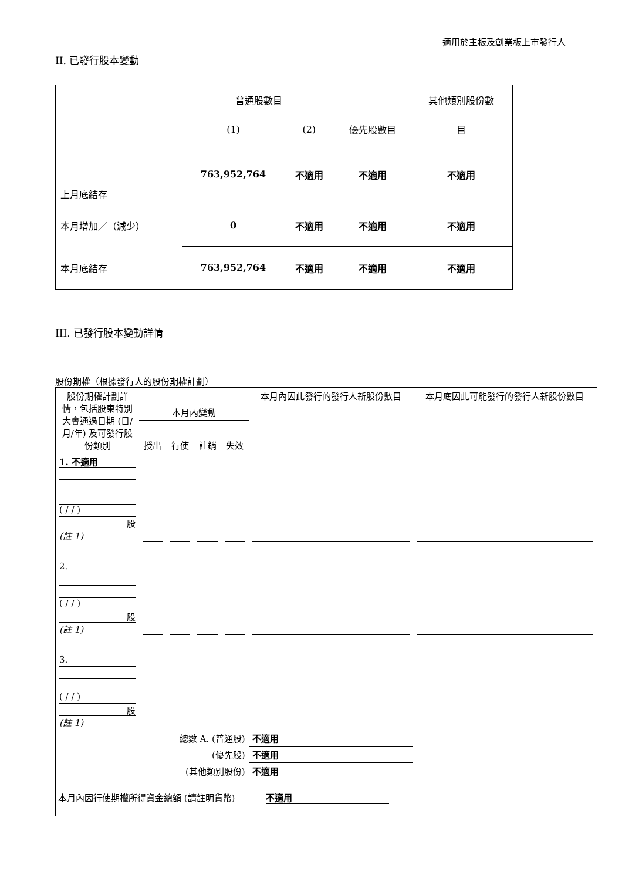適用於主板及創業板上市發行人
II. 已發行股本變動
| | 普通股數目 | | | 其他類別股份數 |
| | (1) | (2) | 優先股數目 | 目 |
| 上月底結存 | 763,952,764 | 不適用 | 不適用 | 不適用 |
| 本月增加／（減少） | 0 | 不適用 | 不適用 | 不適用 |
| 本月底結存 | 763,952,764 | 不適用 | 不適用 | 不適用 |
III. 已發行股本變動詳情
股份期權（根據發行人的股份期權計劃）
| 股份期權計劃詳情，包括股東特別大會通過日期 (日/月/年) 及可發行股份類別 | 本月內變動 | | | | 本月內因此發行的發行人新股份數目 | 本月底因此可能發行的發行人新股份數目 |
| | 授出 | 行使 | 註銷 | 失效 | | |
| 1. 不適用 ( / / ) 股 (註 1) | | | | | | |
| 2. ( / / ) 股 (註 1) | | | | | | |
| 3. ( / / ) 股 (註 1) | | | | | | |
| 總數 A. (普通股) | | | | | 不適用 | |
| (優先股) | | | | | 不適用 | |
| (其他類別股份) | | | | | 不適用 | |
| 本月內因行使期權所得資金總額 (請註明貨幣) 不適用 | | | | | | |